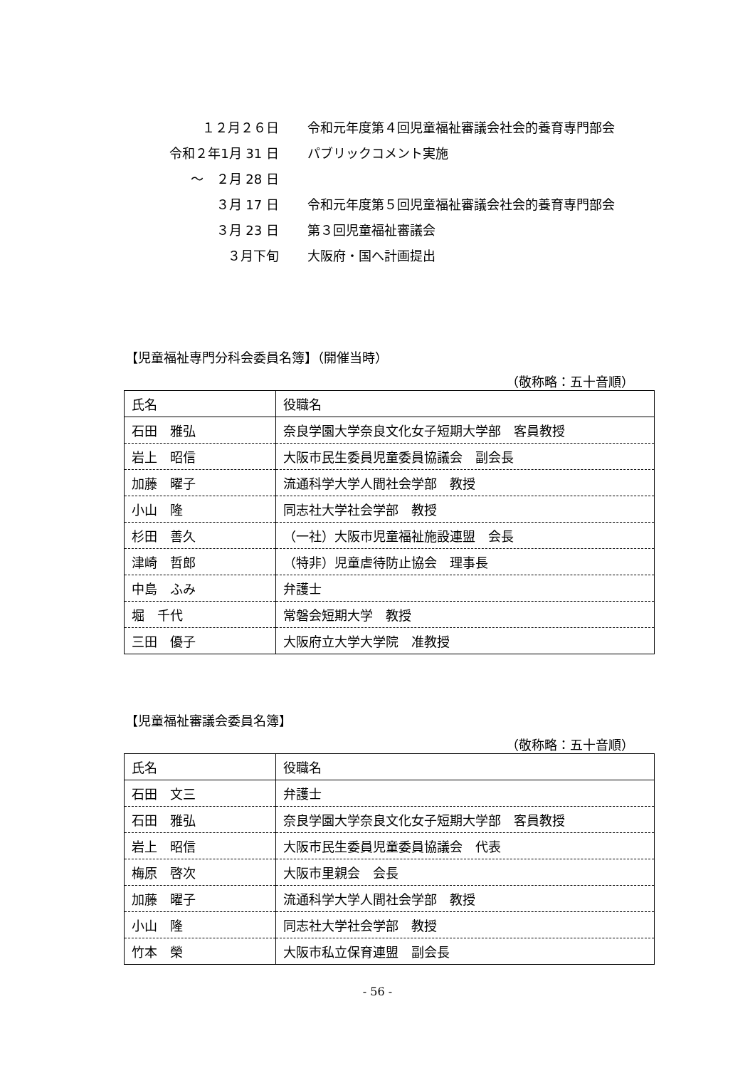１２月２６日
令和元年度第４回児童福祉審議会社会的養育専門部会
令和２年1月 31 日 パブリックコメント実施
～　２月 28 日
３月 17 日
令和元年度第５回児童福祉審議会社会的養育専門部会
３月 23 日 第３回児童福祉審議会
３月下旬 大阪府・国へ計画提出
【児童福祉専門分科会委員名簿】（開催当時）
（敬称略：五十音順）
| 氏名 | 役職名 |
| --- | --- |
| 石田 雅弘 | 奈良学園大学奈良文化女子短期大学部 客員教授 |
| 岩上 昭信 | 大阪市民生委員児童委員協議会 副会長 |
| 加藤 曜子 | 流通科学大学人間社会学部 教授 |
| 小山 隆 | 同志社大学社会学部 教授 |
| 杉田 善久 | （一社）大阪市児童福祉施設連盟 会長 |
| 津崎 哲郎 | （特非）児童虐待防止協会 理事長 |
| 中島 ふみ | 弁護士 |
| 堀 千代 | 常磐会短期大学 教授 |
| 三田 優子 | 大阪府立大学大学院 准教授 |
【児童福祉審議会委員名簿】
（敬称略：五十音順）
| 氏名 | 役職名 |
| --- | --- |
| 石田 文三 | 弁護士 |
| 石田 雅弘 | 奈良学園大学奈良文化女子短期大学部 客員教授 |
| 岩上 昭信 | 大阪市民生委員児童委員協議会 代表 |
| 梅原 啓次 | 大阪市里親会 会長 |
| 加藤 曜子 | 流通科学大学人間社会学部 教授 |
| 小山 隆 | 同志社大学社会学部 教授 |
| 竹本 榮 | 大阪市私立保育連盟 副会長 |
- 56 -